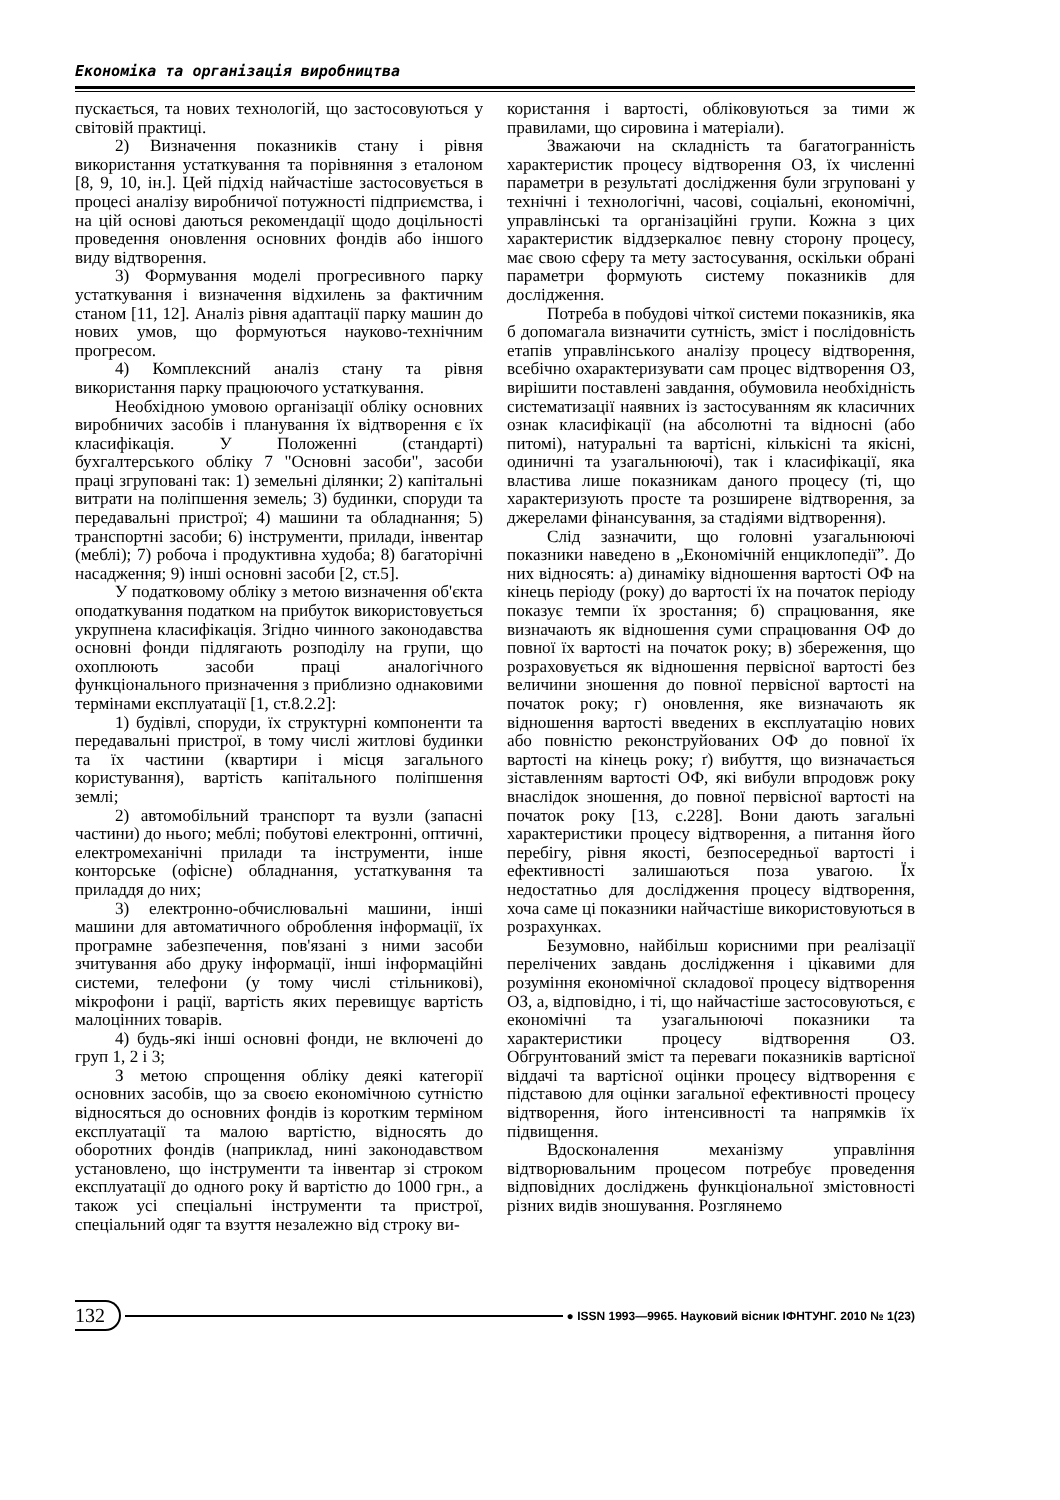Економіка та організація виробництва
пускається, та нових технологій, що застосовуються у світовій практиці.
2) Визначення показників стану і рівня використання устаткування та порівняння з еталоном [8, 9, 10, ін.]. Цей підхід найчастіше застосовується в процесі аналізу виробничої потужності підприємства, і на цій основі даються рекомендації щодо доцільності проведення оновлення основних фондів або іншого виду відтворення.
3) Формування моделі прогресивного парку устаткування і визначення відхилень за фактичним станом [11, 12]. Аналіз рівня адаптації парку машин до нових умов, що формуються науково-технічним прогресом.
4) Комплексний аналіз стану та рівня використання парку працюючого устаткування.
Необхідною умовою організації обліку основних виробничих засобів і планування їх відтворення є їх класифікація. У Положенні (стандарті) бухгалтерського обліку 7 "Основні засоби", засоби праці згруповані так: 1) земельні ділянки; 2) капітальні витрати на поліпшення земель; 3) будинки, споруди та передавальні пристрої; 4) машини та обладнання; 5) транспортні засоби; 6) інструменти, прилади, інвентар (меблі); 7) робоча і продуктивна худоба; 8) багаторічні насадження; 9) інші основні засоби [2, ст.5].
У податковому обліку з метою визначення об'єкта оподаткування податком на прибуток використовується укрупнена класифікація. Згідно чинного законодавства основні фонди підлягають розподілу на групи, що охоплюють засоби праці аналогічного функціонального призначення з приблизно однаковими термінами експлуатації [1, ст.8.2.2]:
1) будівлі, споруди, їх структурні компоненти та передавальні пристрої, в тому числі житлові будинки та їх частини (квартири і місця загального користування), вартість капітального поліпшення землі;
2) автомобільний транспорт та вузли (запасні частини) до нього; меблі; побутові електронні, оптичні, електромеханічні прилади та інструменти, інше конторське (офісне) обладнання, устаткування та приладдя до них;
3) електронно-обчислювальні машини, інші машини для автоматичного оброблення інформації, їх програмне забезпечення, пов'язані з ними засоби зчитування або друку інформації, інші інформаційні системи, телефони (у тому числі стільникові), мікрофони і рації, вартість яких перевищує вартість малоцінних товарів.
4) будь-які інші основні фонди, не включені до груп 1, 2 і 3;
З метою спрощення обліку деякі категорії основних засобів, що за своєю економічною сутністю відносяться до основних фондів із коротким терміном експлуатації та малою вартістю, відносять до оборотних фондів (наприклад, нині законодавством установлено, що інструменти та інвентар зі строком експлуатації до одного року й вартістю до 1000 грн., а також усі спеціальні інструменти та пристрої, спеціальний одяг та взуття незалежно від строку ви-
користання і вартості, обліковуються за тими ж правилами, що сировина і матеріали).
Зважаючи на складність та багатогранність характеристик процесу відтворення ОЗ, їх численні параметри в результаті дослідження були згруповані у технічні і технологічні, часові, соціальні, економічні, управлінські та організаційні групи. Кожна з цих характеристик віддзеркалює певну сторону процесу, має свою сферу та мету застосування, оскільки обрані параметри формують систему показників для дослідження.
Потреба в побудові чіткої системи показників, яка б допомагала визначити сутність, зміст і послідовність етапів управлінського аналізу процесу відтворення, всебічно охарактеризувати сам процес відтворення ОЗ, вирішити поставлені завдання, обумовила необхідність систематизації наявних із застосуванням як класичних ознак класифікації (на абсолютні та відносні (або питомі), натуральні та вартісні, кількісні та якісні, одиничні та узагальнюючі), так і класифікації, яка властива лише показникам даного процесу (ті, що характеризують просте та розширене відтворення, за джерелами фінансування, за стадіями відтворення).
Слід зазначити, що головні узагальнюючі показники наведено в „Економічній енциклопедії”. До них відносять: а) динаміку відношення вартості ОФ на кінець періоду (року) до вартості їх на початок періоду показує темпи їх зростання; б) спрацювання, яке визначають як відношення суми спрацювання ОФ до повної їх вартості на початок року; в) збереження, що розраховується як відношення первісної вартості без величини зношення до повної первісної вартості на початок року; г) оновлення, яке визначають як відношення вартості введених в експлуатацію нових або повністю реконструйованих ОФ до повної їх вартості на кінець року; ґ) вибуття, що визначається зіставленням вартості ОФ, які вибули впродовж року внаслідок зношення, до повної первісної вартості на початок року [13, с.228]. Вони дають загальні характеристики процесу відтворення, а питання його перебігу, рівня якості, безпосередньої вартості і ефективності залишаються поза увагою. Їх недостатньо для дослідження процесу відтворення, хоча саме ці показники найчастіше використовуються в розрахунках.
Безумовно, найбільш корисними при реалізації перелічених завдань дослідження і цікавими для розуміння економічної складової процесу відтворення ОЗ, а, відповідно, і ті, що найчастіше застосовуються, є економічні та узагальнюючі показники та характеристики процесу відтворення ОЗ. Обгрунтований зміст та переваги показників вартісної віддачі та вартісної оцінки процесу відтворення є підставою для оцінки загальної ефективності процесу відтворення, його інтенсивності та напрямків їх підвищення.
Вдосконалення механізму управління відтворювальним процесом потребує проведення відповідних досліджень функціональної змістовності різних видів зношування. Розглянемо
132 ● ISSN 1993—9965. Науковий вісник ІФНТУНГ. 2010 № 1(23)